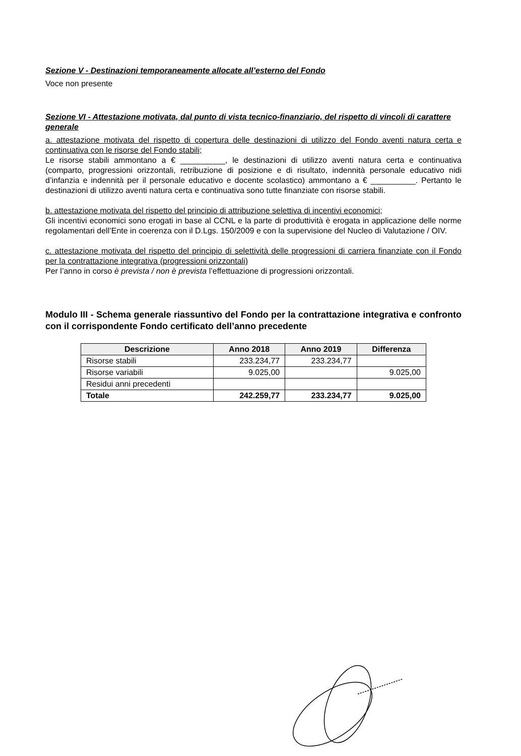Sezione V - Destinazioni temporaneamente allocate all’esterno del Fondo
Voce non presente
Sezione VI - Attestazione motivata, dal punto di vista tecnico-finanziario, del rispetto di vincoli di carattere generale
a. attestazione motivata del rispetto di copertura delle destinazioni di utilizzo del Fondo aventi natura certa e continuativa con le risorse del Fondo stabili;
Le risorse stabili ammontano a € __________, le destinazioni di utilizzo aventi natura certa e continuativa (comparto, progressioni orizzontali, retribuzione di posizione e di risultato, indennità personale educativo nidi d’infanzia e indennità per il personale educativo e docente scolastico) ammontano a € __________. Pertanto le destinazioni di utilizzo aventi natura certa e continuativa sono tutte finanziate con risorse stabili.
b. attestazione motivata del rispetto del principio di attribuzione selettiva di incentivi economici;
Gli incentivi economici sono erogati in base al CCNL e la parte di produttività è erogata in applicazione delle norme regolamentari dell’Ente in coerenza con il D.Lgs. 150/2009 e con la supervisione del Nucleo di Valutazione / OIV.
c. attestazione motivata del rispetto del principio di selettività delle progressioni di carriera finanziate con il Fondo per la contrattazione integrativa (progressioni orizzontali)
Per l’anno in corso è prevista / non è prevista l’effettuazione di progressioni orizzontali.
Modulo III - Schema generale riassuntivo del Fondo per la contrattazione integrativa e confronto con il corrispondente Fondo certificato dell’anno precedente
| Descrizione | Anno 2018 | Anno 2019 | Differenza |
| --- | --- | --- | --- |
| Risorse stabili | 233.234,77 | 233.234,77 | |
| Risorse variabili | 9.025,00 | | 9.025,00 |
| Residui anni precedenti | | | |
| Totale | 242.259,77 | 233.234,77 | 9.025,00 |